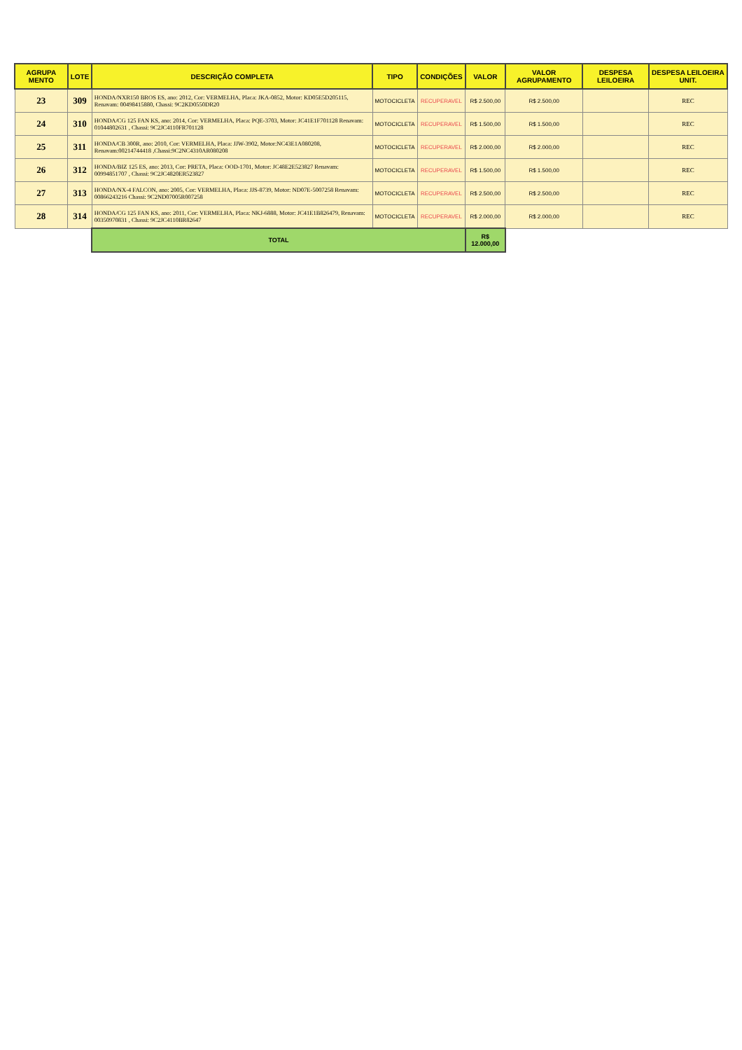| AGRUPA MENTO | LOTE | DESCRIÇÃO COMPLETA | TIPO | CONDIÇÕES | VALOR | VALOR AGRUPAMENTO | DESPESA LEILOEIRA | DESPESA LEILOEIRA UNIT. |
| --- | --- | --- | --- | --- | --- | --- | --- | --- |
| 23 | 309 | HONDA/NXR150 BROS ES, ano: 2012, Cor: VERMELHA, Placa: JKA-0852, Motor: KD05E5D205115, Renavam: 00498415880, Chassi: 9C2KD0550DR20 | MOTOCICLETA | RECUPERAVEL | R$ 2.500,00 | R$ 2.500,00 | | REC |
| 24 | 310 | HONDA/CG 125 FAN KS, ano: 2014, Cor: VERMELHA, Placa: PQE-3703, Motor: JC41E1F701128 Renavam: 01044802631 , Chassi: 9C2JC4110FR701128 | MOTOCICLETA | RECUPERAVEL | R$ 1.500,00 | R$ 1.500,00 | | REC |
| 25 | 311 | HONDA/CB 300R, ano: 2010, Cor: VERMELHA, Placa: JJW-3902, Motor:NC43E1A080208, Renavam:00214744418 ,Chassi:9C2NC4310AR080208 | MOTOCICLETA | RECUPERAVEL | R$ 2.000,00 | R$ 2.000,00 | | REC |
| 26 | 312 | HONDA/BIZ 125 ES, ano: 2013, Cor: PRETA, Placa: OOD-1701, Motor: JC48E2E523827 Renavam: 00994851707 , Chassi: 9C2JC4820ER523827 | MOTOCICLETA | RECUPERAVEL | R$ 1.500,00 | R$ 1.500,00 | | REC |
| 27 | 313 | HONDA/NX-4 FALCON, ano: 2005, Cor: VERMELHA, Placa: JJS-8739, Motor: ND07E-5007258 Renavam: 00866243216 Chassi: 9C2ND07005R007258 | MOTOCICLETA | RECUPERAVEL | R$ 2.500,00 | R$ 2.500,00 | | REC |
| 28 | 314 | HONDA/CG 125 FAN KS, ano: 2011, Cor: VERMELHA, Placa: NKJ-6888, Motor: JC41E1B826479, Renavam: 00350970831 , Chassi: 9C2JC4110BR82647 | MOTOCICLETA | RECUPERAVEL | R$ 2.000,00 | R$ 2.000,00 | | REC |
| | | TOTAL | | | R$ 12.000,00 | | | |